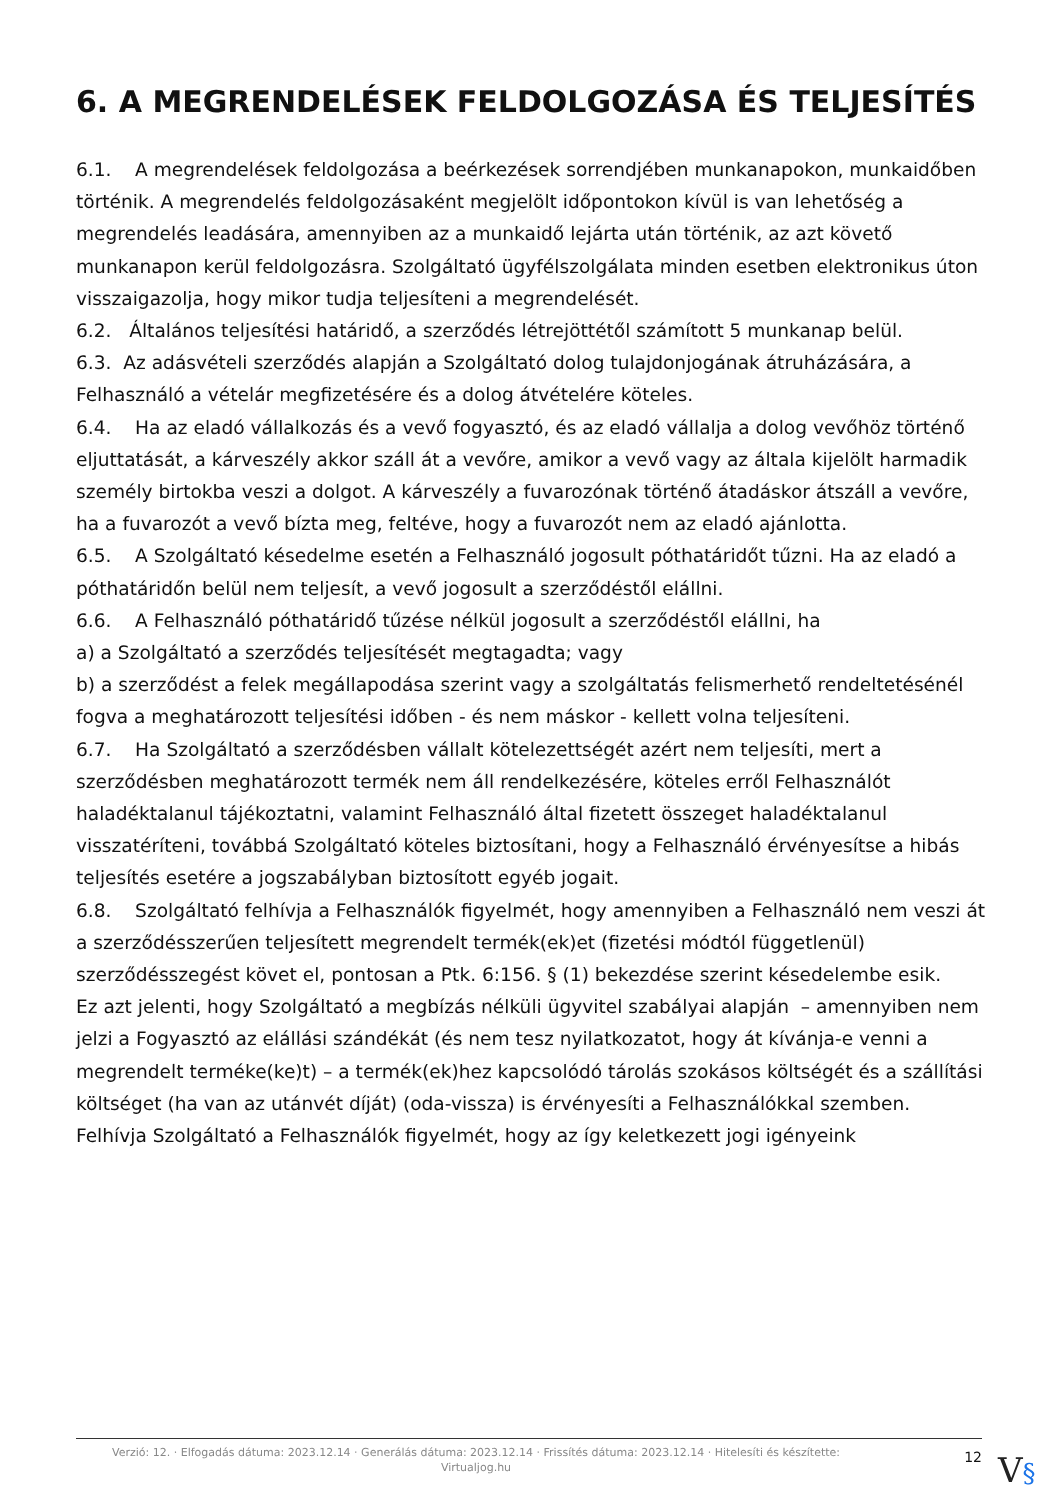6. A MEGRENDELÉSEK FELDOLGOZÁSA ÉS TELJESÍTÉS
6.1. A megrendelések feldolgozása a beérkezések sorrendjében munkanapokon, munkaidőben történik. A megrendelés feldolgozásaként megjelölt időpontokon kívül is van lehetőség a megrendelés leadására, amennyiben az a munkaidő lejárta után történik, az azt követő munkanapon kerül feldolgozásra. Szolgáltató ügyfélszolgálata minden esetben elektronikus úton visszaigazolja, hogy mikor tudja teljesíteni a megrendelését.
6.2. Általános teljesítési határidő, a szerződés létrejöttétől számított 5 munkanap belül.
6.3. Az adásvételi szerződés alapján a Szolgáltató dolog tulajdonjogának átruházására, a Felhasználó a vételár megfizetésére és a dolog átvételére köteles.
6.4. Ha az eladó vállalkozás és a vevő fogyasztó, és az eladó vállalja a dolog vevőhöz történő eljuttatását, a kárveszély akkor száll át a vevőre, amikor a vevő vagy az általa kijelölt harmadik személy birtokba veszi a dolgot. A kárveszély a fuvarozónak történő átadáskor átszáll a vevőre, ha a fuvarozót a vevő bízta meg, feltéve, hogy a fuvarozót nem az eladó ajánlotta.
6.5. A Szolgáltató késedelme esetén a Felhasználó jogosult póthatáridőt tűzni. Ha az eladó a póthatáridőn belül nem teljesít, a vevő jogosult a szerződéstől elállni.
6.6. A Felhasználó póthatáridő tűzése nélkül jogosult a szerződéstől elállni, ha
a) a Szolgáltató a szerződés teljesítését megtagadta; vagy
b) a szerződést a felek megállapodása szerint vagy a szolgáltatás felismerhető rendeltetésénél fogva a meghatározott teljesítési időben - és nem máskor - kellett volna teljesíteni.
6.7. Ha Szolgáltató a szerződésben vállalt kötelezettségét azért nem teljesíti, mert a szerződésben meghatározott termék nem áll rendelkezésére, köteles erről Felhasználót haladéktalanul tájékoztatni, valamint Felhasználó által fizetett összeget haladéktalanul visszatéríteni, továbbá Szolgáltató köteles biztosítani, hogy a Felhasználó érvényesítse a hibás teljesítés esetére a jogszabályban biztosított egyéb jogait.
6.8. Szolgáltató felhívja a Felhasználók figyelmét, hogy amennyiben a Felhasználó nem veszi át a szerződésszerűen teljesített megrendelt termék(ek)et (fizetési módtól függetlenül) szerződésszegést követ el, pontosan a Ptk. 6:156. § (1) bekezdése szerint késedelembe esik.
Ez azt jelenti, hogy Szolgáltató a megbízás nélküli ügyvitel szabályai alapján – amennyiben nem jelzi a Fogyasztó az elállási szándékát (és nem tesz nyilatkozatot, hogy át kívánja-e venni a megrendelt terméke(ke)t) – a termék(ek)hez kapcsolódó tárolás szokásos költségét és a szállítási költséget (ha van az utánvét díját) (oda-vissza) is érvényesíti a Felhasználókkal szemben.
Felhívja Szolgáltató a Felhasználók figyelmét, hogy az így keletkezett jogi igényeink
Verzió: 12. · Elfogadás dátuma: 2023.12.14 · Generálás dátuma: 2023.12.14 · Frissítés dátuma: 2023.12.14 · Hitelesíti és készítette: Virtualjog.hu
12
V§